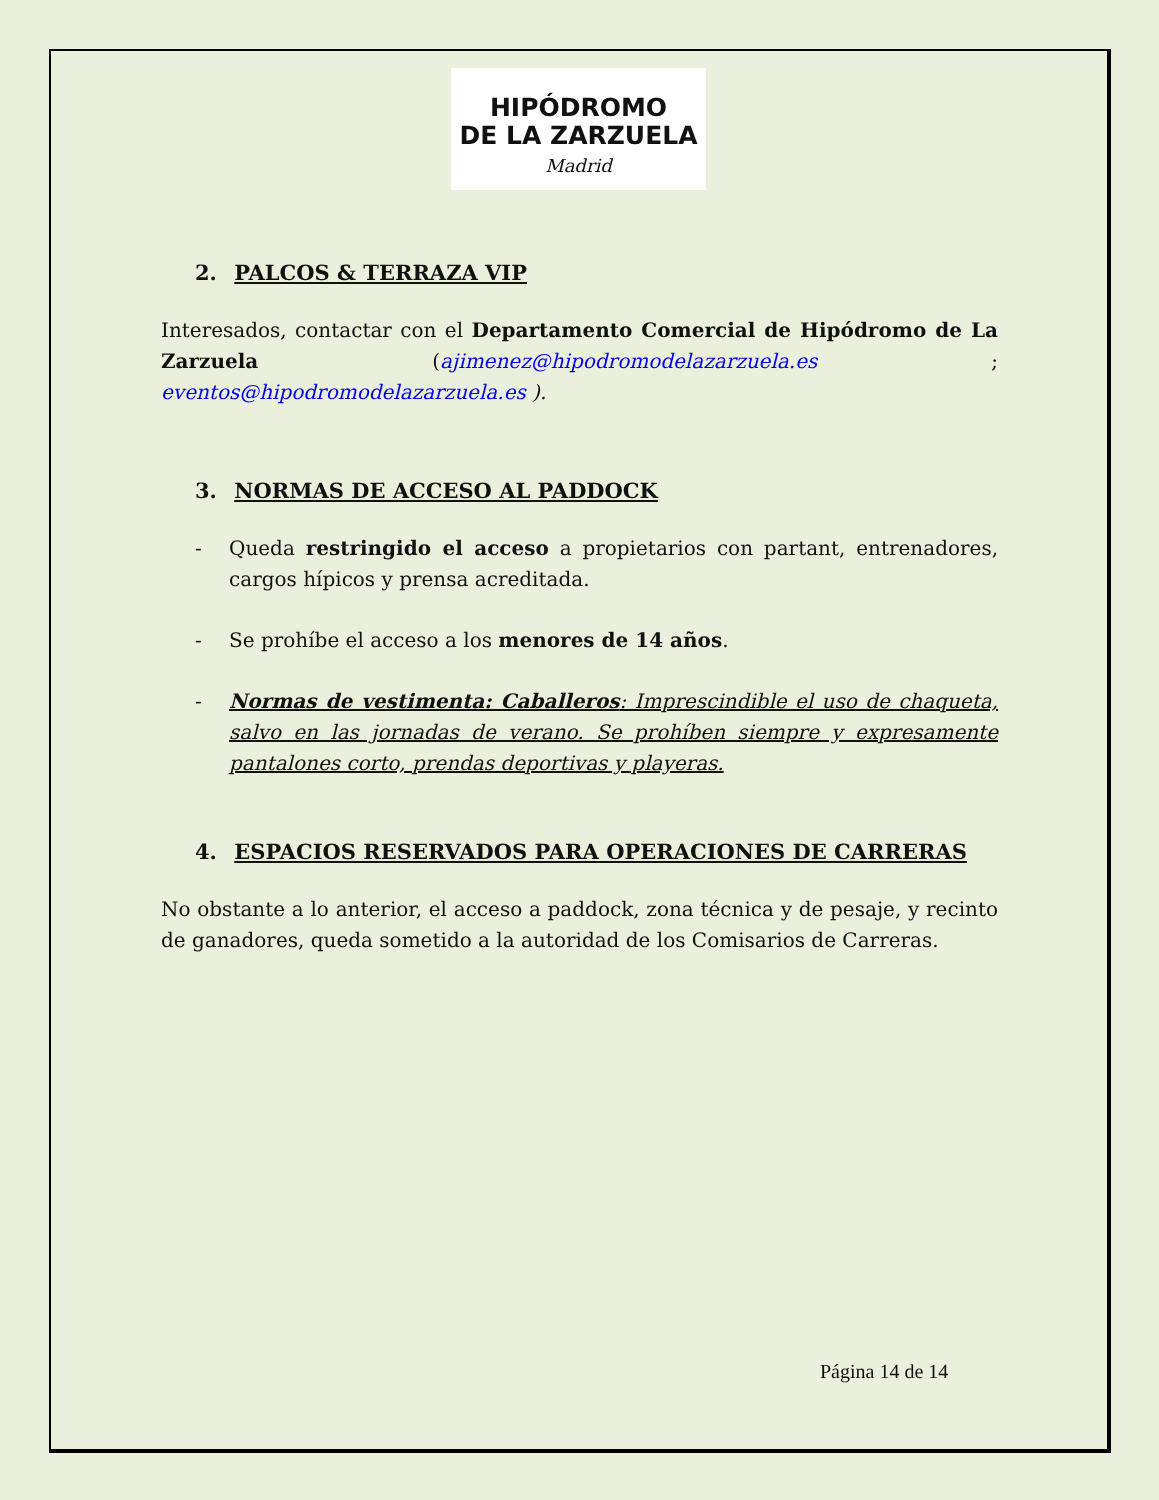HIPÓDROMO
DE LA ZARZUELA
Madrid
2. PALCOS & TERRAZA VIP
Interesados, contactar con el Departamento Comercial de Hipódromo de La Zarzuela (ajimenez@hipodromodelazarzuela.es ; eventos@hipodromodelazarzuela.es ).
3. NORMAS DE ACCESO AL PADDOCK
- Queda restringido el acceso a propietarios con partant, entrenadores, cargos hípicos y prensa acreditada.
- Se prohíbe el acceso a los menores de 14 años.
- Normas de vestimenta: Caballeros: Imprescindible el uso de chaqueta, salvo en las jornadas de verano. Se prohíben siempre y expresamente pantalones corto, prendas deportivas y playeras.
4. ESPACIOS RESERVADOS PARA OPERACIONES DE CARRERAS
No obstante a lo anterior, el acceso a paddock, zona técnica y de pesaje, y recinto de ganadores, queda sometido a la autoridad de los Comisarios de Carreras.
Página 14 de 14